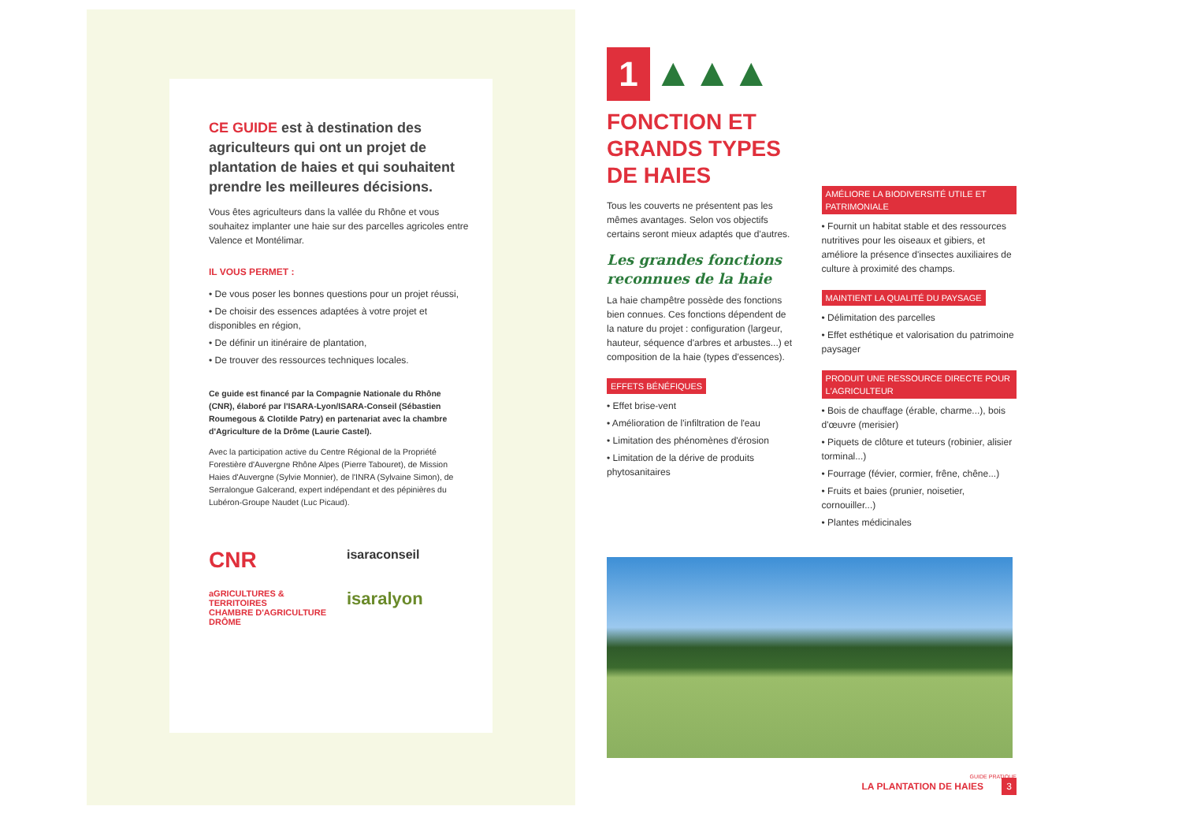CE GUIDE est à destination des agriculteurs qui ont un projet de plantation de haies et qui souhaitent prendre les meilleures décisions.
Vous êtes agriculteurs dans la vallée du Rhône et vous souhaitez implanter une haie sur des parcelles agricoles entre Valence et Montélimar.
IL VOUS PERMET :
• De vous poser les bonnes questions pour un projet réussi,
• De choisir des essences adaptées à votre projet et disponibles en région,
• De définir un itinéraire de plantation,
• De trouver des ressources techniques locales.
Ce guide est financé par la Compagnie Nationale du Rhône (CNR), élaboré par l'ISARA-Lyon/ISARA-Conseil (Sébastien Roumegous & Clotilde Patry) en partenariat avec la chambre d'Agriculture de la Drôme (Laurie Castel).
Avec la participation active du Centre Régional de la Propriété Forestière d'Auvergne Rhône Alpes (Pierre Tabouret), de Mission Haies d'Auvergne (Sylvie Monnier), de l'INRA (Sylvaine Simon), de Serralongue Galcerand, expert indépendant et des pépinières du Lubéron-Groupe Naudet (Luc Picaud).
CNR
isaraconseil
aGRICULTURES & TERRITOIRES
CHAMBRE D'AGRICULTURE DRÔME
isaralyon
1 ▲▲▲
FONCTION ET GRANDS TYPES DE HAIES
Tous les couverts ne présentent pas les mêmes avantages. Selon vos objectifs certains seront mieux adaptés que d'autres.
Les grandes fonctions reconnues de la haie
La haie champêtre possède des fonctions bien connues. Ces fonctions dépendent de la nature du projet : configuration (largeur, hauteur, séquence d'arbres et arbustes...) et composition de la haie (types d'essences).
EFFETS BÉNÉFIQUES
• Effet brise-vent
• Amélioration de l'infiltration de l'eau
• Limitation des phénomènes d'érosion
• Limitation de la dérive de produits phytosanitaires
AMÉLIORE LA BIODIVERSITÉ UTILE ET PATRIMONIALE
• Fournit un habitat stable et des ressources nutritives pour les oiseaux et gibiers, et améliore la présence d'insectes auxiliaires de culture à proximité des champs.
MAINTIENT LA QUALITÉ DU PAYSAGE
• Délimitation des parcelles
• Effet esthétique et valorisation du patrimoine paysager
PRODUIT UNE RESSOURCE DIRECTE POUR L'AGRICULTEUR
• Bois de chauffage (érable, charme...), bois d'œuvre (merisier)
• Piquets de clôture et tuteurs (robinier, alisier torminal...)
• Fourrage (févier, cormier, frêne, chêne...)
• Fruits et baies (prunier, noisetier, cornouiller...)
• Plantes médicinales
GUIDE PRATIQUE
LA PLANTATION DE HAIES 3